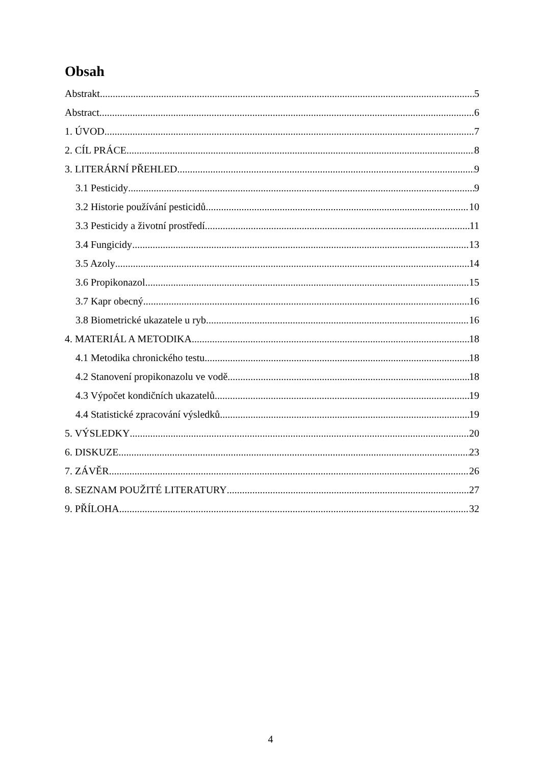Obsah
Abstrakt 5
Abstract 6
1. ÚVOD 7
2. CÍL PRÁCE 8
3. LITERÁRNÍ PŘEHLED 9
3.1 Pesticidy 9
3.2 Historie používání pesticidů 10
3.3 Pesticidy a životní prostředí 11
3.4 Fungicidy 13
3.5 Azoly 14
3.6 Propikonazol 15
3.7 Kapr obecný 16
3.8 Biometrické ukazatele u ryb 16
4. MATERIÁL A METODIKA 18
4.1 Metodika chronického testu 18
4.2 Stanovení propikonazolu ve vodě 18
4.3 Výpočet kondičních ukazatelů 19
4.4 Statistické zpracování výsledků 19
5. VÝSLEDKY 20
6. DISKUZE 23
7. ZÁVĚR 26
8. SEZNAM POUŽITÉ LITERATURY 27
9. PŘÍLOHA 32
4